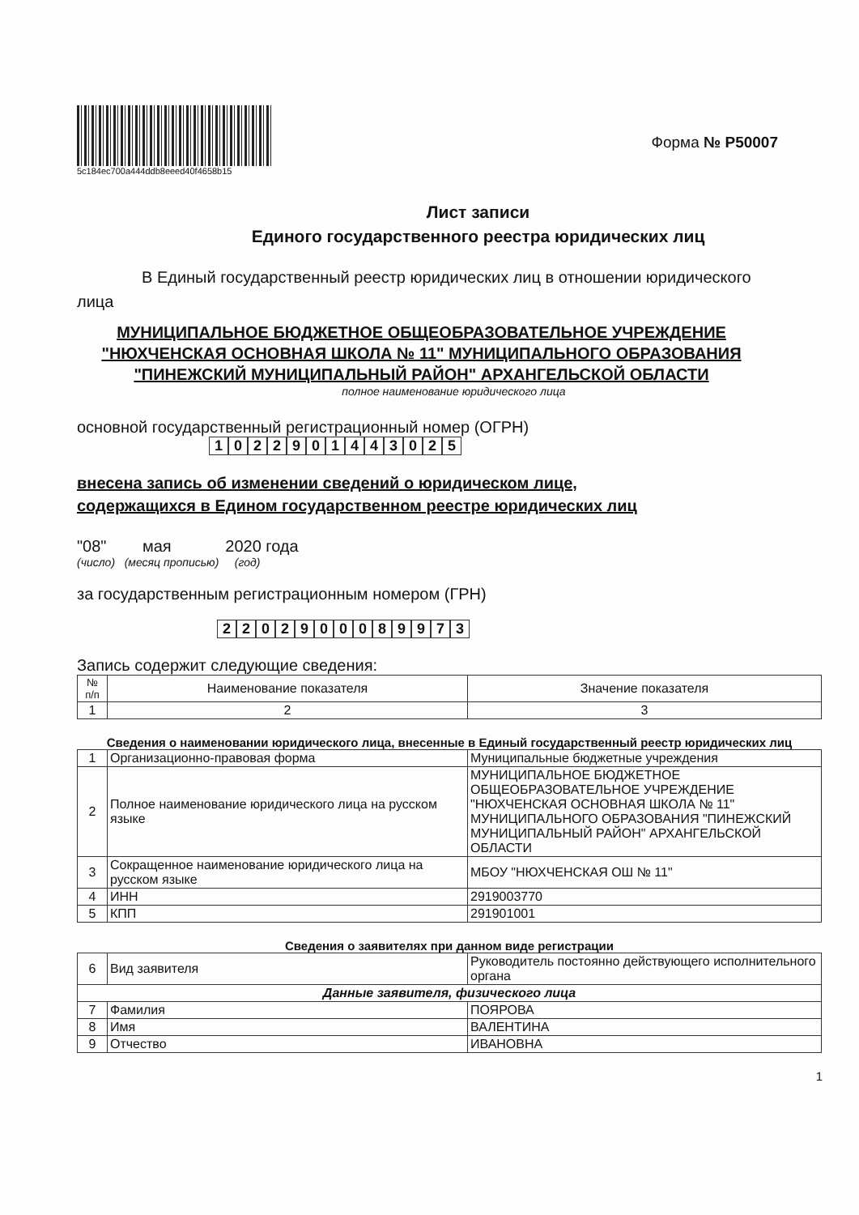5c184ec700a444ddb8eeed40f4658b15
Форма № Р50007
Лист записи
Единого государственного реестра юридических лиц
В Единый государственный реестр юридических лиц в отношении юридического
лица
МУНИЦИПАЛЬНОЕ БЮДЖЕТНОЕ ОБЩЕОБРАЗОВАТЕЛЬНОЕ УЧРЕЖДЕНИЕ "НЮХЧЕНСКАЯ ОСНОВНАЯ ШКОЛА № 11" МУНИЦИПАЛЬНОГО ОБРАЗОВАНИЯ "ПИНЕЖСКИЙ МУНИЦИПАЛЬНЫЙ РАЙОН" АРХАНГЕЛЬСКОЙ ОБЛАСТИ
полное наименование юридического лица
основной государственный регистрационный номер (ОГРН)
1022901443025
внесена запись об изменении сведений о юридическом лице,
содержащихся в Едином государственном реестре юридических лиц
"08" мая 2020 года
(число) (месяц прописью) (год)
за государственным регистрационным номером (ГРН)
2202900089973
Запись содержит следующие сведения:
| № п/п | Наименование показателя | Значение показателя |
| --- | --- | --- |
| 1 | 2 | 3 |
Сведения о наименовании юридического лица, внесенные в Единый государственный реестр юридических лиц
| 1 | Организационно-правовая форма | Муниципальные бюджетные учреждения |
| 2 | Полное наименование юридического лица на русском языке | МУНИЦИПАЛЬНОЕ БЮДЖЕТНОЕ ОБЩЕОБРАЗОВАТЕЛЬНОЕ УЧРЕЖДЕНИЕ "НЮХЧЕНСКАЯ ОСНОВНАЯ ШКОЛА № 11" МУНИЦИПАЛЬНОГО ОБРАЗОВАНИЯ "ПИНЕЖСКИЙ МУНИЦИПАЛЬНЫЙ РАЙОН" АРХАНГЕЛЬСКОЙ ОБЛАСТИ |
| 3 | Сокращенное наименование юридического лица на русском языке | МБОУ "НЮХЧЕНСКАЯ ОШ № 11" |
| 4 | ИНН | 2919003770 |
| 5 | КПП | 291901001 |
Сведения о заявителях при данном виде регистрации
| 6 | Вид заявителя | Руководитель постоянно действующего исполнительного органа |
| Данные заявителя, физического лица | | |
| 7 | Фамилия | ПОЯРОВА |
| 8 | Имя | ВАЛЕНТИНА |
| 9 | Отчество | ИВАНОВНА |
1